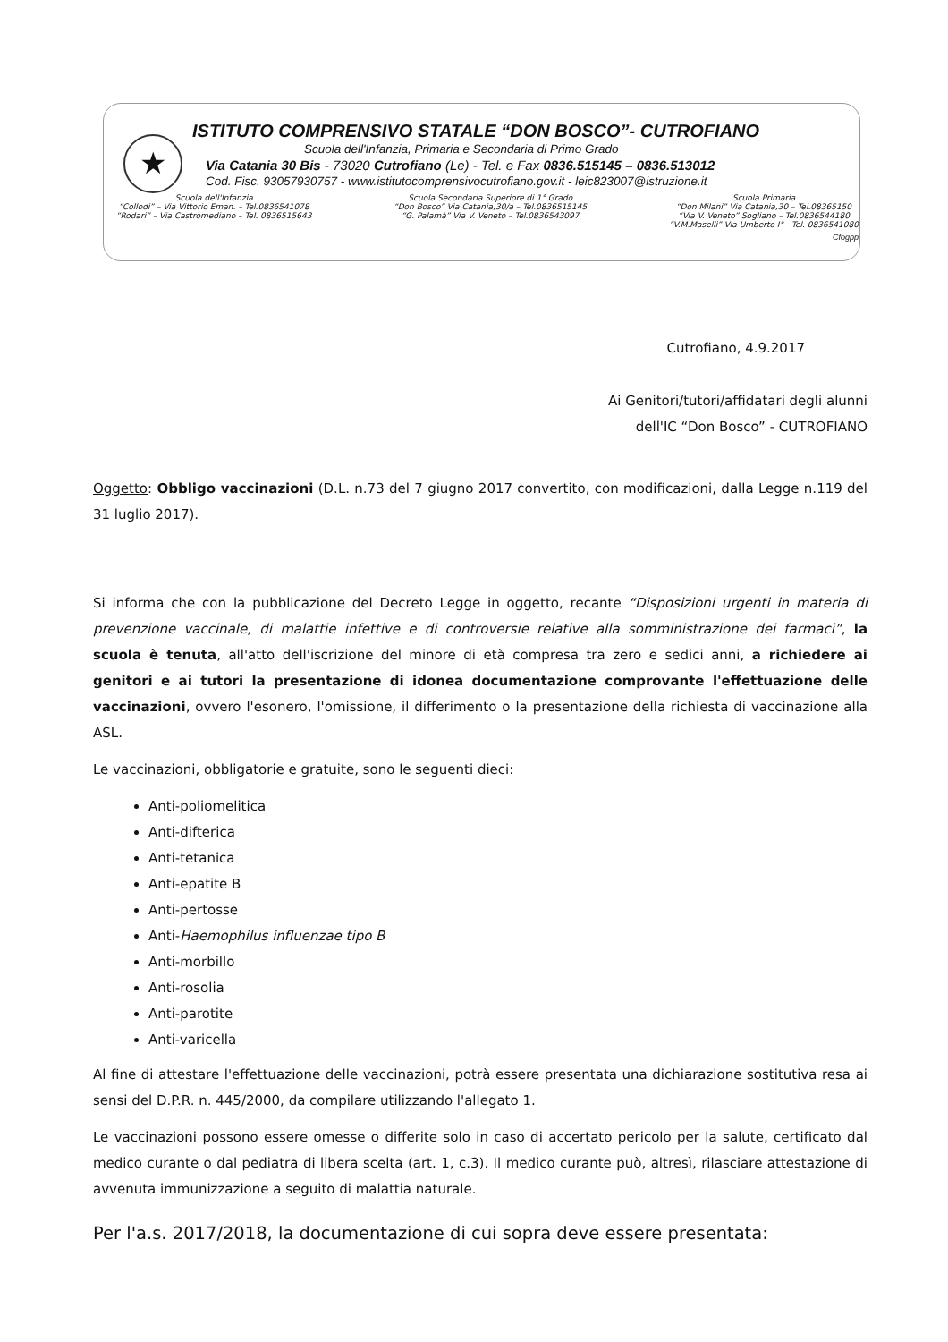★
ISTITUTO COMPRENSIVO STATALE “DON BOSCO”- CUTROFIANO
Scuola dell'Infanzia, Primaria e Secondaria di Primo Grado
Via Catania 30 Bis - 73020 Cutrofiano (Le) - Tel. e Fax 0836.515145 – 0836.513012
Cod. Fisc. 93057930757 - www.istitutocomprensivocutrofiano.gov.it - leic823007@istruzione.it
Scuola dell'Infanzia
“Collodi” – Via Vittorio Eman. – Tel.0836541078
“Rodari” – Via Castromediano – Tel. 0836515643
Scuola Secondaria Superiore di 1° Grado
“Don Bosco” Via Catania,30/a – Tel.0836515145
“G. Palamà” Via V. Veneto – Tel.0836543097
Scuola Primaria
“Don Milani” Via Catania,30 – Tel.08365150
“Via V. Veneto” Sogliano – Tel.0836544180
“V.M.Maselli” Via Umberto I° - Tel. 0836541080
Cfogpp
Cutrofiano, 4.9.2017
Ai Genitori/tutori/affidatari degli alunni
dell'IC “Don Bosco” - CUTROFIANO
Oggetto: Obbligo vaccinazioni (D.L. n.73 del 7 giugno 2017 convertito, con modificazioni, dalla Legge n.119 del 31 luglio 2017).
Si informa che con la pubblicazione del Decreto Legge in oggetto, recante “Disposizioni urgenti in materia di prevenzione vaccinale, di malattie infettive e di controversie relative alla somministrazione dei farmaci”, la scuola è tenuta, all'atto dell'iscrizione del minore di età compresa tra zero e sedici anni, a richiedere ai genitori e ai tutori la presentazione di idonea documentazione comprovante l'effettuazione delle vaccinazioni, ovvero l'esonero, l'omissione, il differimento o la presentazione della richiesta di vaccinazione alla ASL.
Le vaccinazioni, obbligatorie e gratuite, sono le seguenti dieci:
Anti-poliomelitica
Anti-difterica
Anti-tetanica
Anti-epatite B
Anti-pertosse
Anti-Haemophilus influenzae tipo B
Anti-morbillo
Anti-rosolia
Anti-parotite
Anti-varicella
Al fine di attestare l'effettuazione delle vaccinazioni, potrà essere presentata una dichiarazione sostitutiva resa ai sensi del D.P.R. n. 445/2000, da compilare utilizzando l'allegato 1.
Le vaccinazioni possono essere omesse o differite solo in caso di accertato pericolo per la salute, certificato dal medico curante o dal pediatra di libera scelta (art. 1, c.3). Il medico curante può, altresì, rilasciare attestazione di avvenuta immunizzazione a seguito di malattia naturale.
Per l'a.s. 2017/2018, la documentazione di cui sopra deve essere presentata: